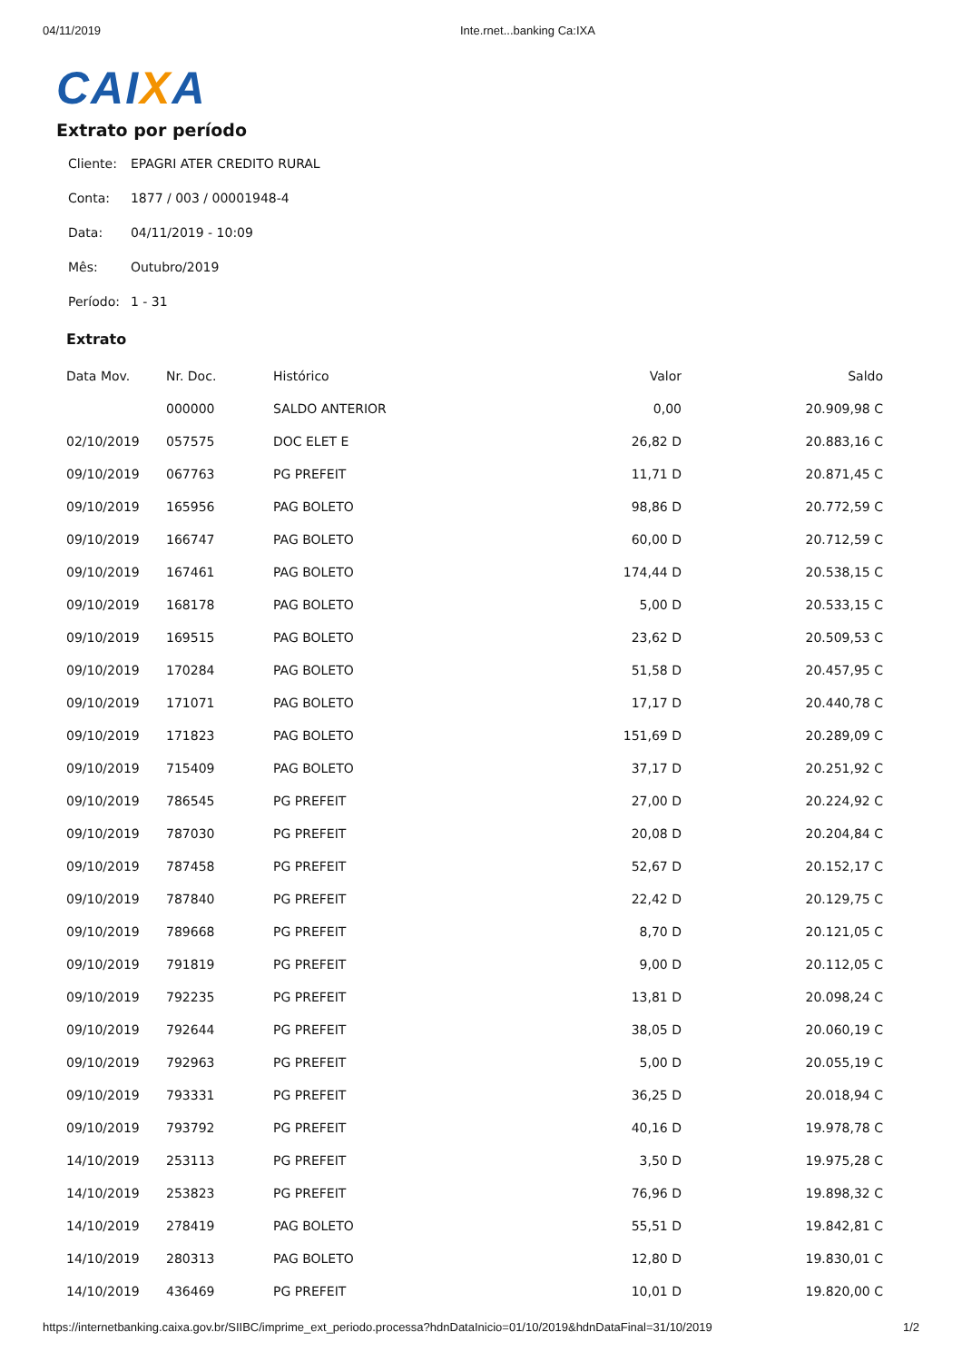04/11/2019 Inte.rnet...banking Ca:IXA
CAIXA
Extrato por período
| Cliente: | EPAGRI ATER CREDITO RURAL |
| Conta: | 1877 / 003 / 00001948-4 |
| Data: | 04/11/2019 - 10:09 |
| Mês: | Outubro/2019 |
| Período: | 1 - 31 |
Extrato
| Data Mov. | Nr. Doc. | Histórico | Valor | Saldo |
| --- | --- | --- | --- | --- |
| | 000000 | SALDO ANTERIOR | 0,00 | 20.909,98 C |
| 02/10/2019 | 057575 | DOC ELET E | 26,82 D | 20.883,16 C |
| 09/10/2019 | 067763 | PG PREFEIT | 11,71 D | 20.871,45 C |
| 09/10/2019 | 165956 | PAG BOLETO | 98,86 D | 20.772,59 C |
| 09/10/2019 | 166747 | PAG BOLETO | 60,00 D | 20.712,59 C |
| 09/10/2019 | 167461 | PAG BOLETO | 174,44 D | 20.538,15 C |
| 09/10/2019 | 168178 | PAG BOLETO | 5,00 D | 20.533,15 C |
| 09/10/2019 | 169515 | PAG BOLETO | 23,62 D | 20.509,53 C |
| 09/10/2019 | 170284 | PAG BOLETO | 51,58 D | 20.457,95 C |
| 09/10/2019 | 171071 | PAG BOLETO | 17,17 D | 20.440,78 C |
| 09/10/2019 | 171823 | PAG BOLETO | 151,69 D | 20.289,09 C |
| 09/10/2019 | 715409 | PAG BOLETO | 37,17 D | 20.251,92 C |
| 09/10/2019 | 786545 | PG PREFEIT | 27,00 D | 20.224,92 C |
| 09/10/2019 | 787030 | PG PREFEIT | 20,08 D | 20.204,84 C |
| 09/10/2019 | 787458 | PG PREFEIT | 52,67 D | 20.152,17 C |
| 09/10/2019 | 787840 | PG PREFEIT | 22,42 D | 20.129,75 C |
| 09/10/2019 | 789668 | PG PREFEIT | 8,70 D | 20.121,05 C |
| 09/10/2019 | 791819 | PG PREFEIT | 9,00 D | 20.112,05 C |
| 09/10/2019 | 792235 | PG PREFEIT | 13,81 D | 20.098,24 C |
| 09/10/2019 | 792644 | PG PREFEIT | 38,05 D | 20.060,19 C |
| 09/10/2019 | 792963 | PG PREFEIT | 5,00 D | 20.055,19 C |
| 09/10/2019 | 793331 | PG PREFEIT | 36,25 D | 20.018,94 C |
| 09/10/2019 | 793792 | PG PREFEIT | 40,16 D | 19.978,78 C |
| 14/10/2019 | 253113 | PG PREFEIT | 3,50 D | 19.975,28 C |
| 14/10/2019 | 253823 | PG PREFEIT | 76,96 D | 19.898,32 C |
| 14/10/2019 | 278419 | PAG BOLETO | 55,51 D | 19.842,81 C |
| 14/10/2019 | 280313 | PAG BOLETO | 12,80 D | 19.830,01 C |
| 14/10/2019 | 436469 | PG PREFEIT | 10,01 D | 19.820,00 C |
https://internetbanking.caixa.gov.br/SIIBC/imprime_ext_periodo.processa?hdnDataInicio=01/10/2019&hdnDataFinal=31/10/2019 1/2